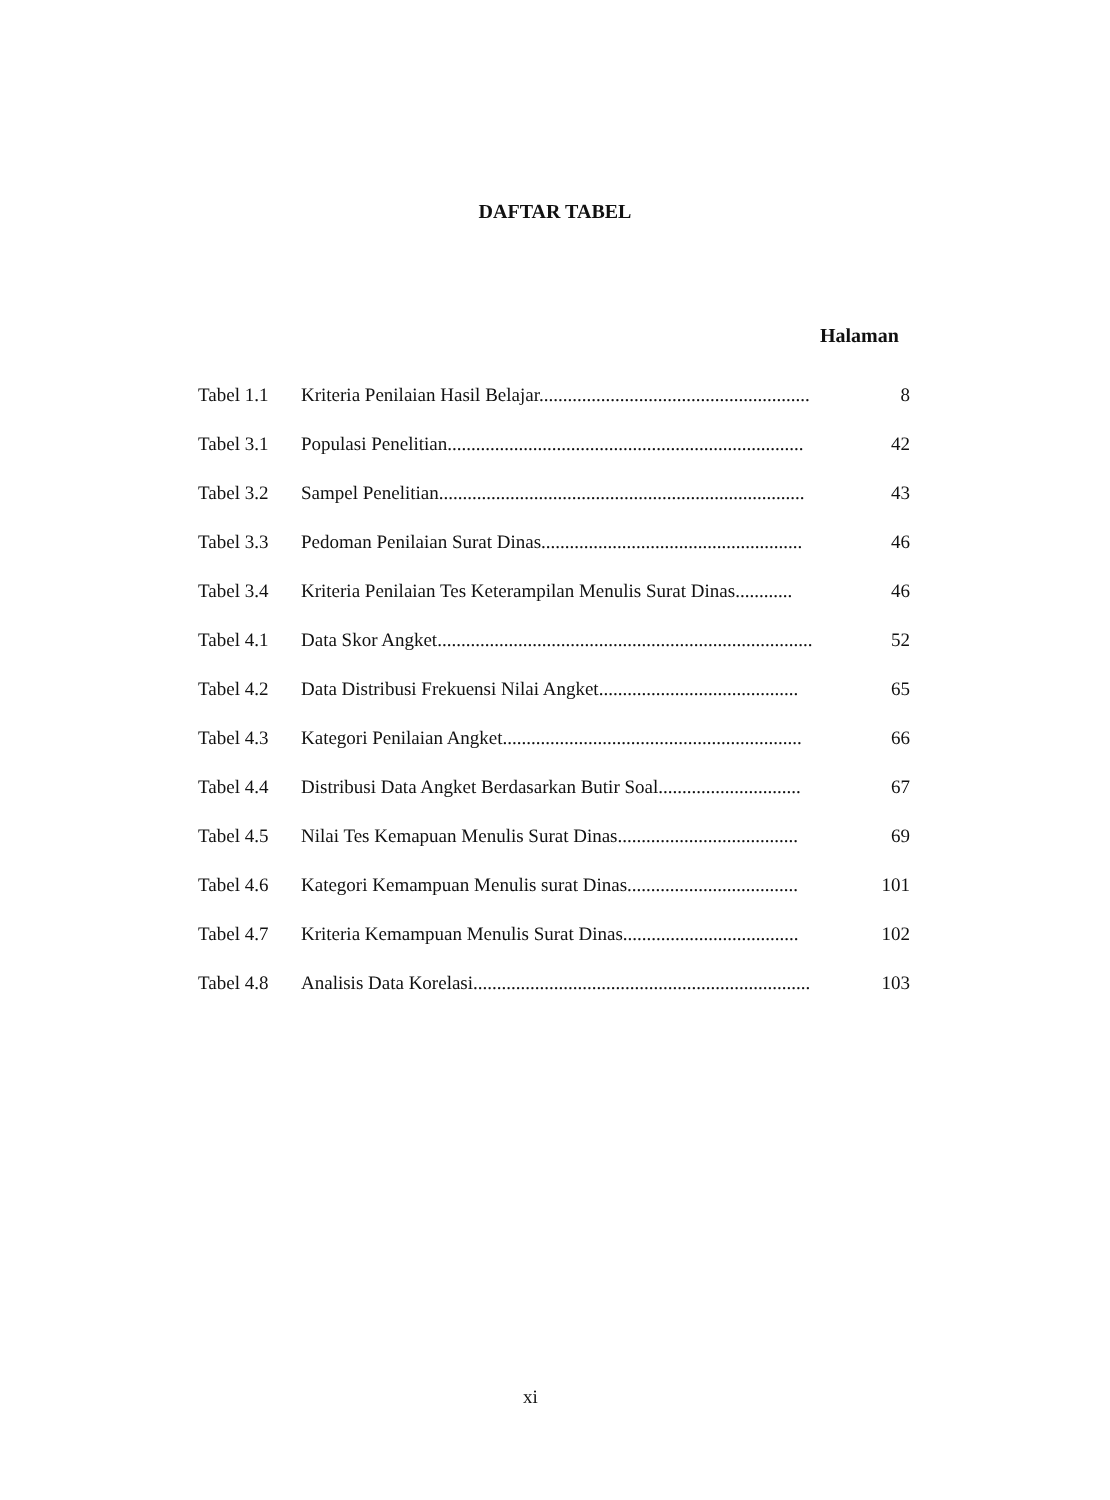DAFTAR TABEL
Halaman
| Tabel 1.1 | Kriteria Penilaian Hasil Belajar......................................................... | 8 |
| Tabel 3.1 | Populasi Penelitian........................................................................... | 42 |
| Tabel 3.2 | Sampel Penelitian............................................................................. | 43 |
| Tabel 3.3 | Pedoman Penilaian Surat Dinas....................................................... | 46 |
| Tabel 3.4 | Kriteria Penilaian Tes Keterampilan Menulis Surat Dinas............ | 46 |
| Tabel 4.1 | Data Skor Angket............................................................................... | 52 |
| Tabel 4.2 | Data Distribusi Frekuensi Nilai Angket.......................................... | 65 |
| Tabel 4.3 | Kategori Penilaian Angket............................................................... | 66 |
| Tabel 4.4 | Distribusi Data Angket Berdasarkan Butir Soal.............................. | 67 |
| Tabel 4.5 | Nilai Tes Kemapuan Menulis Surat Dinas...................................... | 69 |
| Tabel 4.6 | Kategori Kemampuan Menulis surat Dinas.................................... | 101 |
| Tabel 4.7 | Kriteria Kemampuan Menulis Surat Dinas..................................... | 102 |
| Tabel 4.8 | Analisis Data Korelasi....................................................................... | 103 |
xi